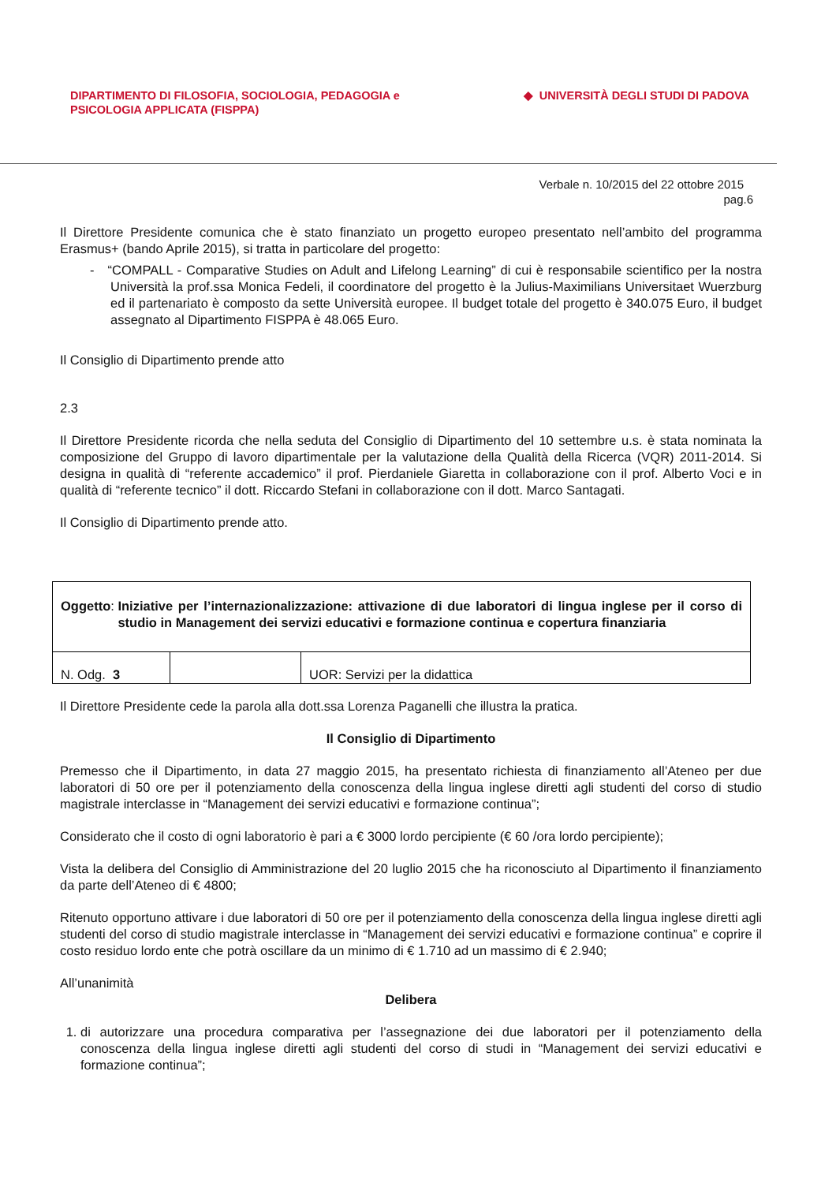DIPARTIMENTO DI FILOSOFIA, SOCIOLOGIA, PEDAGOGIA e
PSICOLOGIA APPLICATA (FISPPA)
◆ UNIVERSITÀ DEGLI STUDI DI PADOVA
Verbale n. 10/2015 del 22 ottobre 2015
pag.6
Il Direttore Presidente comunica che è stato finanziato un progetto europeo presentato nell’ambito del programma Erasmus+ (bando Aprile 2015), si tratta in particolare del progetto:
- “COMPALL - Comparative Studies on Adult and Lifelong Learning” di cui è responsabile scientifico per la nostra Università la prof.ssa Monica Fedeli, il coordinatore del progetto è la Julius-Maximilians Universitaet Wuerzburg ed il partenariato è composto da sette Università europee. Il budget totale del progetto è 340.075 Euro, il budget assegnato al Dipartimento FISPPA è 48.065 Euro.
Il Consiglio di Dipartimento prende atto
2.3
Il Direttore Presidente ricorda che nella seduta del Consiglio di Dipartimento del 10 settembre u.s. è stata nominata la composizione del Gruppo di lavoro dipartimentale per la valutazione della Qualità della Ricerca (VQR) 2011-2014. Si designa in qualità di “referente accademico” il prof. Pierdaniele Giaretta in collaborazione con il prof. Alberto Voci e in qualità di “referente tecnico” il dott. Riccardo Stefani in collaborazione con il dott. Marco Santagati.
Il Consiglio di Dipartimento prende atto.
| Oggetto : Iniziative per l’internazionalizzazione: attivazione di due laboratori di lingua inglese per il corso di studio in Management dei servizi educativi e formazione continua e copertura finanziaria | | |
| N. Odg. 3 | | UOR: Servizi per la didattica |
Il Direttore Presidente cede la parola alla dott.ssa Lorenza Paganelli che illustra la pratica.
Il Consiglio di Dipartimento
Premesso che il Dipartimento, in data 27 maggio 2015, ha presentato richiesta di finanziamento all’Ateneo per due laboratori di 50 ore per il potenziamento della conoscenza della lingua inglese diretti agli studenti del corso di studio magistrale interclasse in “Management dei servizi educativi e formazione continua”;
Considerato che il costo di ogni laboratorio è pari a € 3000 lordo percipiente (€ 60 /ora lordo percipiente);
Vista la delibera del Consiglio di Amministrazione del 20 luglio 2015 che ha riconosciuto al Dipartimento il finanziamento da parte dell’Ateneo di € 4800;
Ritenuto opportuno attivare i due laboratori di 50 ore per il potenziamento della conoscenza della lingua inglese diretti agli studenti del corso di studio magistrale interclasse in “Management dei servizi educativi e formazione continua” e coprire il costo residuo lordo ente che potrà oscillare da un minimo di € 1.710 ad un massimo di € 2.940;
All’unanimità
Delibera
1. di autorizzare una procedura comparativa per l’assegnazione dei due laboratori per il potenziamento della conoscenza della lingua inglese diretti agli studenti del corso di studi in “Management dei servizi educativi e formazione continua”;